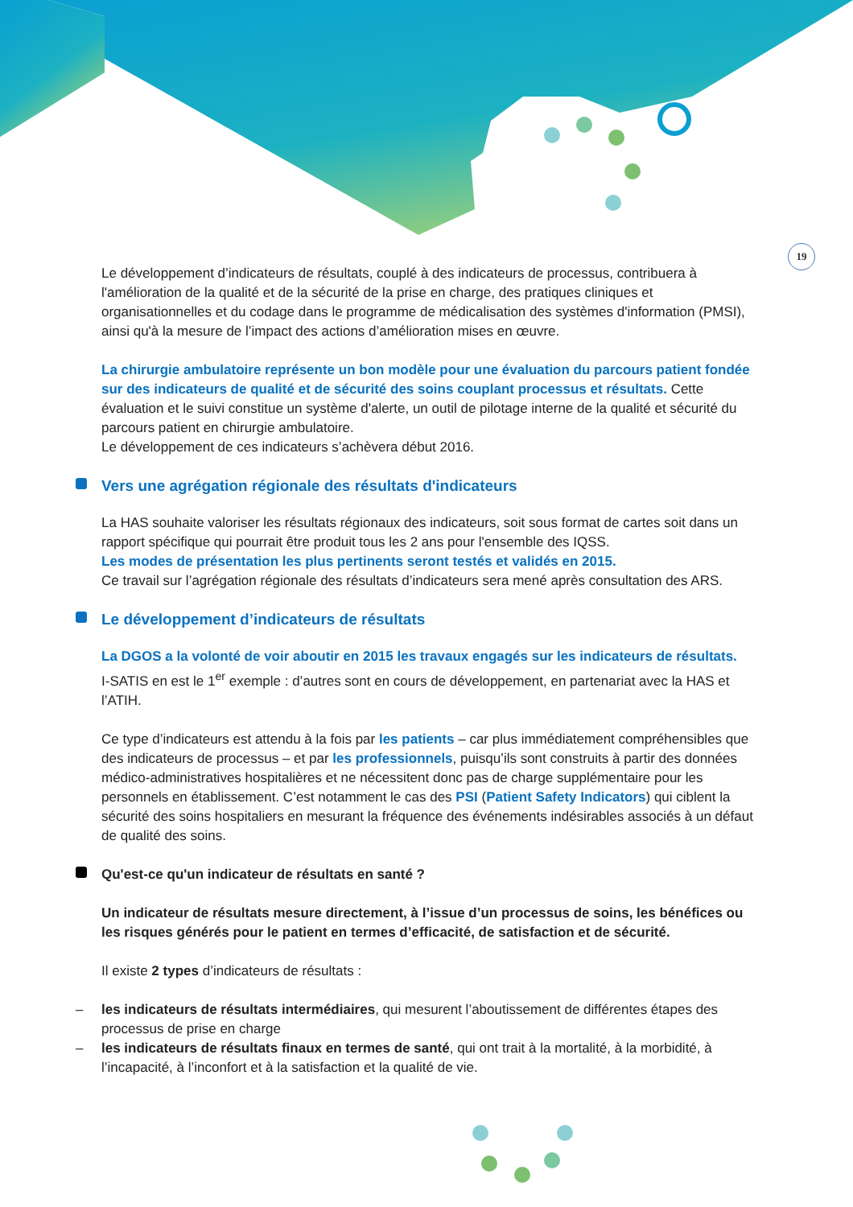19
Le développement d’indicateurs de résultats, couplé à des indicateurs de processus, contribuera à l'amélioration de la qualité et de la sécurité de la prise en charge, des pratiques cliniques et organisationnelles et du codage dans le programme de médicalisation des systèmes d'information (PMSI), ainsi qu'à la mesure de l’impact des actions d’amélioration mises en œuvre.
La chirurgie ambulatoire représente un bon modèle pour une évaluation du parcours patient fondée sur des indicateurs de qualité et de sécurité des soins couplant processus et résultats. Cette évaluation et le suivi constitue un système d'alerte, un outil de pilotage interne de la qualité et sécurité du parcours patient en chirurgie ambulatoire.
Le développement de ces indicateurs s’achèvera début 2016.
Vers une agrégation régionale des résultats d'indicateurs
La HAS souhaite valoriser les résultats régionaux des indicateurs, soit sous format de cartes soit dans un rapport spécifique qui pourrait être produit tous les 2 ans pour l'ensemble des IQSS.
Les modes de présentation les plus pertinents seront testés et validés en 2015.
Ce travail sur l’agrégation régionale des résultats d’indicateurs sera mené après consultation des ARS.
Le développement d’indicateurs de résultats
La DGOS a la volonté de voir aboutir en 2015 les travaux engagés sur les indicateurs de résultats.
I-SATIS en est le 1<sup>er</sup> exemple : d’autres sont en cours de développement, en partenariat avec la HAS et l’ATIH.
Ce type d’indicateurs est attendu à la fois par les patients – car plus immédiatement compréhensibles que des indicateurs de processus – et par les professionnels, puisqu’ils sont construits à partir des données médico-administratives hospitalières et ne nécessitent donc pas de charge supplémentaire pour les personnels en établissement. C’est notamment le cas des PSI (Patient Safety Indicators) qui ciblent la sécurité des soins hospitaliers en mesurant la fréquence des événements indésirables associés à un défaut de qualité des soins.
Qu'est-ce qu'un indicateur de résultats en santé ?
Un indicateur de résultats mesure directement, à l’issue d’un processus de soins, les bénéfices ou les risques générés pour le patient en termes d’efficacité, de satisfaction et de sécurité.
Il existe 2 types d’indicateurs de résultats :
– les indicateurs de résultats intermédiaires, qui mesurent l’aboutissement de différentes étapes des processus de prise en charge
– les indicateurs de résultats finaux en termes de santé, qui ont trait à la mortalité, à la morbidité, à l’incapacité, à l’inconfort et à la satisfaction et la qualité de vie.